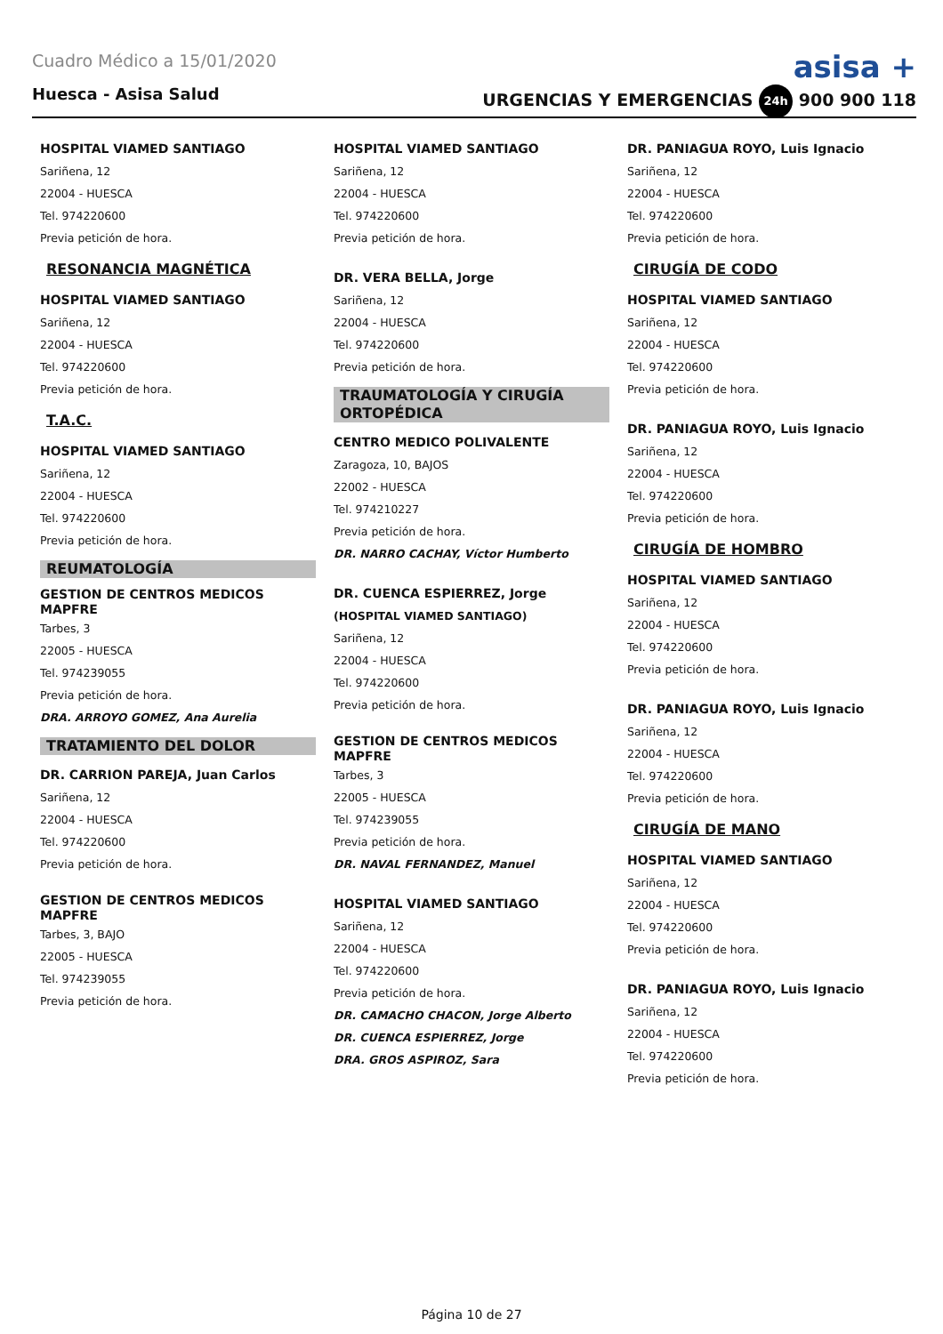Cuadro Médico a 15/01/2020 asisa +
Huesca - Asisa Salud
URGENCIAS Y EMERGENCIAS 24h 900 900 118
HOSPITAL VIAMED SANTIAGO
Sariñena, 12
22004 - HUESCA
Tel. 974220600
Previa petición de hora.
RESONANCIA MAGNÉTICA
HOSPITAL VIAMED SANTIAGO
Sariñena, 12
22004 - HUESCA
Tel. 974220600
Previa petición de hora.
T.A.C.
HOSPITAL VIAMED SANTIAGO
Sariñena, 12
22004 - HUESCA
Tel. 974220600
Previa petición de hora.
REUMATOLOGÍA
GESTION DE CENTROS MEDICOS MAPFRE
Tarbes, 3
22005 - HUESCA
Tel. 974239055
Previa petición de hora.
DRA. ARROYO GOMEZ, Ana Aurelia
TRATAMIENTO DEL DOLOR
DR. CARRION PAREJA, Juan Carlos
Sariñena, 12
22004 - HUESCA
Tel. 974220600
Previa petición de hora.
GESTION DE CENTROS MEDICOS MAPFRE
Tarbes, 3, BAJO
22005 - HUESCA
Tel. 974239055
Previa petición de hora.
HOSPITAL VIAMED SANTIAGO
Sariñena, 12
22004 - HUESCA
Tel. 974220600
Previa petición de hora.
DR. VERA BELLA, Jorge
Sariñena, 12
22004 - HUESCA
Tel. 974220600
Previa petición de hora.
TRAUMATOLOGÍA Y CIRUGÍA ORTOPÉDICA
CENTRO MEDICO POLIVALENTE
Zaragoza, 10, BAJOS
22002 - HUESCA
Tel. 974210227
Previa petición de hora.
DR. NARRO CACHAY, Víctor Humberto
DR. CUENCA ESPIERREZ, Jorge
(HOSPITAL VIAMED SANTIAGO)
Sariñena, 12
22004 - HUESCA
Tel. 974220600
Previa petición de hora.
GESTION DE CENTROS MEDICOS MAPFRE
Tarbes, 3
22005 - HUESCA
Tel. 974239055
Previa petición de hora.
DR. NAVAL FERNANDEZ, Manuel
HOSPITAL VIAMED SANTIAGO
Sariñena, 12
22004 - HUESCA
Tel. 974220600
Previa petición de hora.
DR. CAMACHO CHACON, Jorge Alberto
DR. CUENCA ESPIERREZ, Jorge
DRA. GROS ASPIROZ, Sara
DR. PANIAGUA ROYO, Luis Ignacio
Sariñena, 12
22004 - HUESCA
Tel. 974220600
Previa petición de hora.
CIRUGÍA DE CODO
HOSPITAL VIAMED SANTIAGO
Sariñena, 12
22004 - HUESCA
Tel. 974220600
Previa petición de hora.
DR. PANIAGUA ROYO, Luis Ignacio
Sariñena, 12
22004 - HUESCA
Tel. 974220600
Previa petición de hora.
CIRUGÍA DE HOMBRO
HOSPITAL VIAMED SANTIAGO
Sariñena, 12
22004 - HUESCA
Tel. 974220600
Previa petición de hora.
DR. PANIAGUA ROYO, Luis Ignacio
Sariñena, 12
22004 - HUESCA
Tel. 974220600
Previa petición de hora.
CIRUGÍA DE MANO
HOSPITAL VIAMED SANTIAGO
Sariñena, 12
22004 - HUESCA
Tel. 974220600
Previa petición de hora.
DR. PANIAGUA ROYO, Luis Ignacio
Sariñena, 12
22004 - HUESCA
Tel. 974220600
Previa petición de hora.
Página 10 de 27